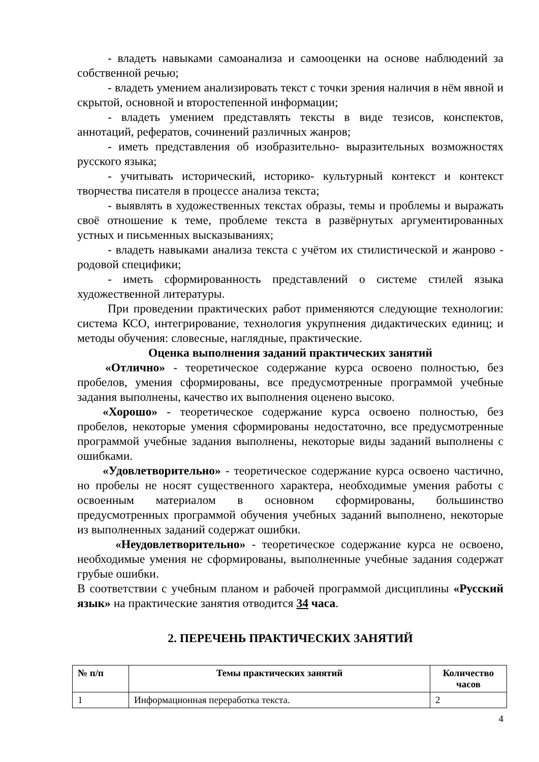- владеть навыками самоанализа и самооценки на основе наблюдений за собственной речью;
- владеть умением анализировать текст с точки зрения наличия в нём явной и скрытой, основной и второстепенной информации;
- владеть умением представлять тексты в виде тезисов, конспектов, аннотаций, рефератов, сочинений различных жанров;
- иметь представления об изобразительно- выразительных возможностях русского языка;
- учитывать исторический, историко- культурный контекст и контекст творчества писателя в процессе анализа текста;
- выявлять в художественных текстах образы, темы и проблемы и выражать своё отношение к теме, проблеме текста в развёрнутых аргументированных устных и письменных высказываниях;
- владеть навыками анализа текста с учётом их стилистической и жанрово - родовой специфики;
- иметь сформированность представлений о системе стилей языка художественной литературы.
При проведении практических работ применяются следующие технологии: система КСО, интегрирование, технология укрупнения дидактических единиц; и методы обучения: словесные, наглядные, практические.
Оценка выполнения заданий практических занятий
«Отлично» - теоретическое содержание курса освоено полностью, без пробелов, умения сформированы, все предусмотренные программой учебные задания выполнены, качество их выполнения оценено высоко.
«Хорошо» - теоретическое содержание курса освоено полностью, без пробелов, некоторые умения сформированы недостаточно, все предусмотренные программой учебные задания выполнены, некоторые виды заданий выполнены с ошибками.
«Удовлетворительно» - теоретическое содержание курса освоено частично, но пробелы не носят существенного характера, необходимые умения работы с освоенным материалом в основном сформированы, большинство предусмотренных программой обучения учебных заданий выполнено, некоторые из выполненных заданий содержат ошибки.
«Неудовлетворительно» - теоретическое содержание курса не освоено, необходимые умения не сформированы, выполненные учебные задания содержат грубые ошибки.
В соответствии с учебным планом и рабочей программой дисциплины «Русский язык» на практические занятия отводится 34 часа.
2. ПЕРЕЧЕНЬ ПРАКТИЧЕСКИХ ЗАНЯТИЙ
| № п/п | Темы практических занятий | Количество часов |
| --- | --- | --- |
| 1 | Информационная переработка текста. | 2 |
4